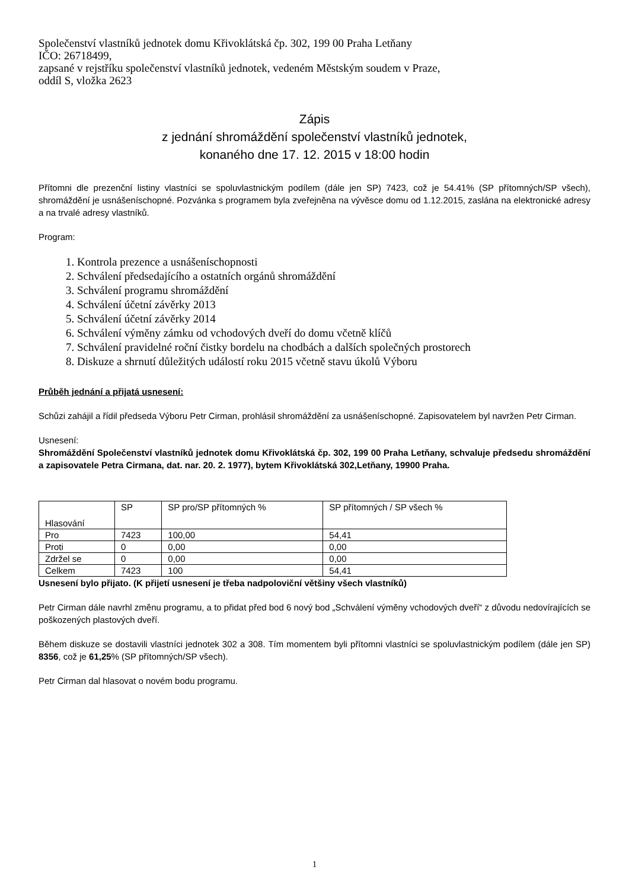Společenství vlastníků jednotek domu Křivoklátská čp. 302, 199 00 Praha Letňany
IČO: 26718499,
zapsané v rejstříku společenství vlastníků jednotek, vedeném Městským soudem v Praze,
oddíl S, vložka 2623
Zápis
z jednání shromáždění společenství vlastníků jednotek,
konaného dne 17. 12. 2015 v 18:00 hodin
Přítomni dle prezenční listiny vlastníci se spoluvlastnickým podílem (dále jen SP) 7423, což je 54.41% (SP přítomných/SP všech), shromáždění je usnášeníschopné. Pozvánka s programem byla zveřejněna na vývěsce domu od 1.12.2015, zaslána na elektronické adresy a na trvalé adresy vlastníků.
Program:
1. Kontrola prezence a usnášeníschopnosti
2. Schválení předsedajícího a ostatních orgánů shromáždění
3. Schválení programu shromáždění
4. Schválení účetní závěrky 2013
5. Schválení účetní závěrky 2014
6. Schválení výměny zámku od vchodových dveří do domu včetně klíčů
7. Schválení pravidelné roční čistky bordelu na chodbách a dalších společných prostorech
8. Diskuze a shrnutí důležitých událostí roku 2015 včetně stavu úkolů Výboru
Průběh jednání a přijatá usnesení:
Schůzi zahájil a řídil předseda Výboru Petr Cirman, prohlásil shromáždění za usnášeníschopné. Zapisovatelem byl navržen Petr Cirman.
Usnesení:
Shromáždění Společenství vlastníků jednotek domu Křivoklátská čp. 302, 199 00 Praha Letňany, schvaluje předsedu shromáždění a zapisovatele Petra Cirmana, dat. nar. 20. 2. 1977), bytem Křivoklátská 302,Letňany, 19900 Praha.
| Hlasování | SP | SP pro/SP přítomných % | SP přítomných / SP všech % |
| --- | --- | --- | --- |
| Pro | 7423 | 100,00 | 54,41 |
| Proti | 0 | 0,00 | 0,00 |
| Zdržel se | 0 | 0,00 | 0,00 |
| Celkem | 7423 | 100 | 54,41 |
Usnesení bylo přijato. (K přijetí usnesení je třeba nadpoloviční většiny všech vlastníků)
Petr Cirman dále navrhl změnu programu, a to přidat před bod 6 nový bod „Schválení výměny vchodových dveří“ z důvodu nedovírajících se poškozených plastových dveří.
Během diskuze se dostavili vlastníci jednotek 302 a 308. Tím momentem byli přítomni vlastníci se spoluvlastnickým podílem (dále jen SP) 8356, což je 61,25% (SP přítomných/SP všech).
Petr Cirman dal hlasovat o novém bodu programu.
1